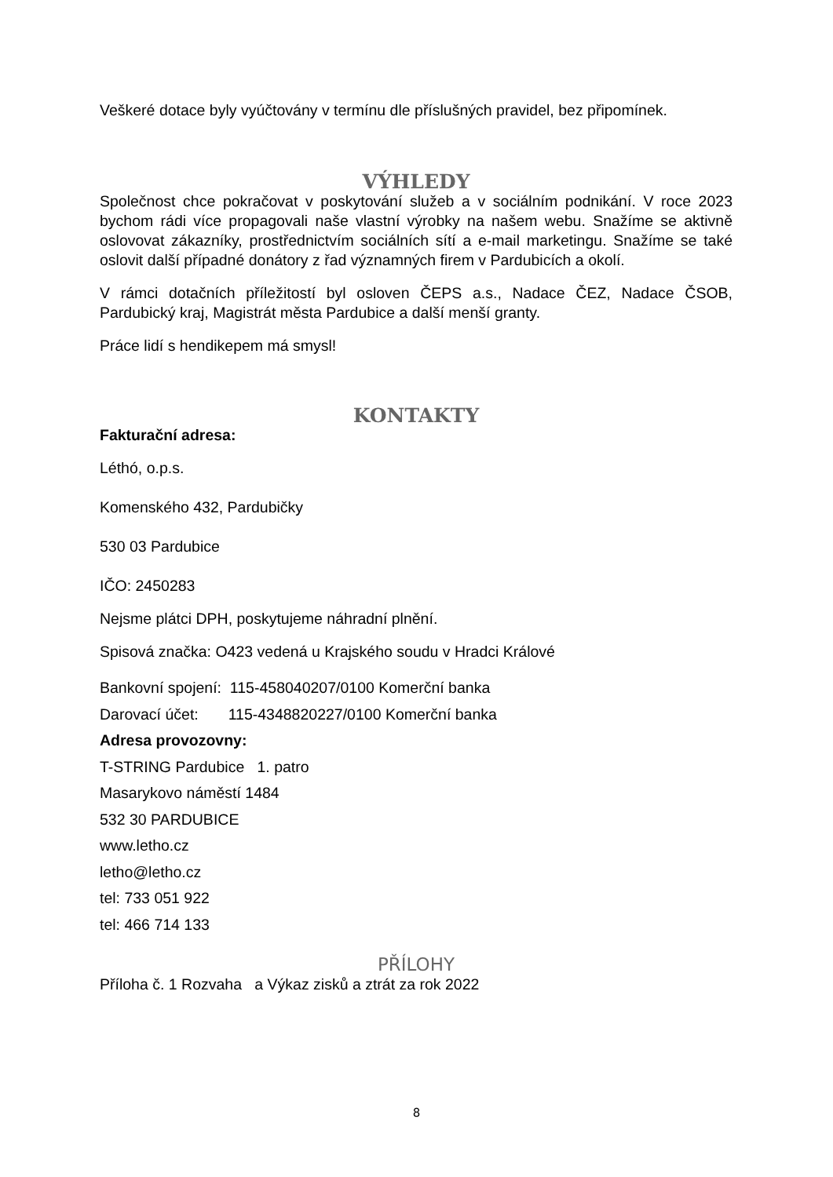Veškeré dotace byly vyúčtovány v termínu dle příslušných pravidel, bez připomínek.
VÝHLEDY
Společnost chce pokračovat v poskytování služeb a v sociálním podnikání. V roce 2023 bychom rádi více propagovali naše vlastní výrobky na našem webu. Snažíme se aktivně oslovovat zákazníky, prostřednictvím sociálních sítí a e-mail marketingu. Snažíme se také oslovit další případné donátory z řad významných firem v Pardubicích a okolí.
V rámci dotačních příležitostí byl osloven ČEPS a.s., Nadace ČEZ, Nadace ČSOB, Pardubický kraj, Magistrát města Pardubice a další menší granty.
Práce lidí s hendikepem má smysl!
KONTAKTY
Fakturační adresa:
Léthó, o.p.s.
Komenského 432, Pardubičky
530 03 Pardubice
IČO: 2450283
Nejsme plátci DPH, poskytujeme náhradní plnění.
Spisová značka: O423 vedená u Krajského soudu v Hradci Králové
Bankovní spojení: 115-458040207/0100 Komerční banka
Darovací účet: 115-4348820227/0100 Komerční banka
Adresa provozovny:
T-STRING Pardubice 1. patro
Masarykovo náměstí 1484
532 30 PARDUBICE
www.letho.cz
letho@letho.cz
tel: 733 051 922
tel: 466 714 133
PŘÍLOHY
Příloha č. 1 Rozvaha a Výkaz zisků a ztrát za rok 2022
8